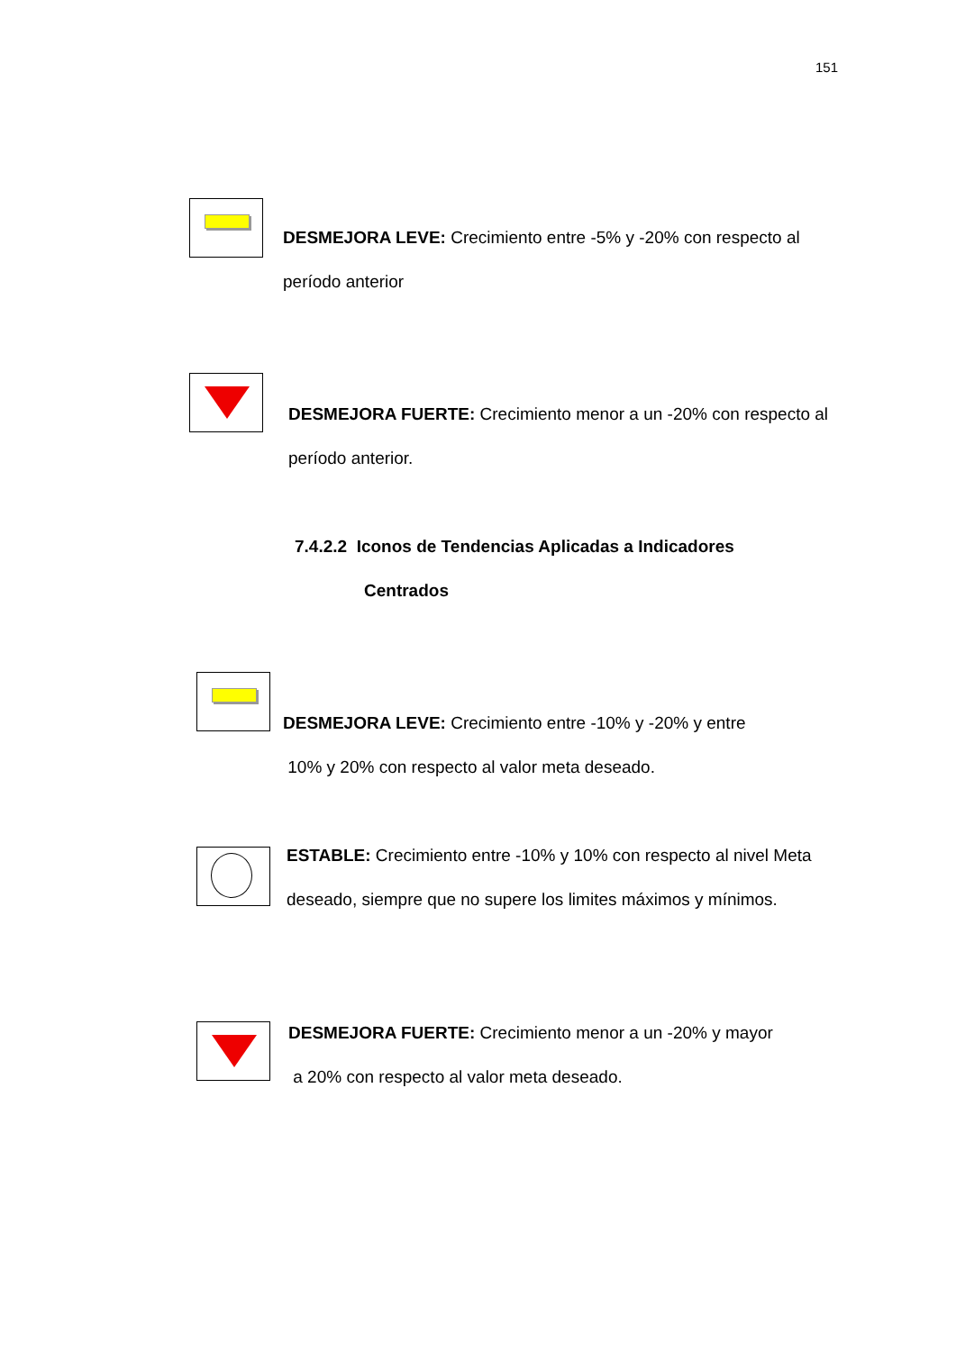151
DESMEJORA LEVE: Crecimiento entre -5% y -20% con respecto al período anterior
DESMEJORA FUERTE: Crecimiento menor a un -20% con respecto al período anterior.
7.4.2.2 Iconos de Tendencias Aplicadas a Indicadores
Centrados
DESMEJORA LEVE: Crecimiento entre -10% y -20% y entre
10% y 20% con respecto al valor meta deseado.
ESTABLE: Crecimiento entre -10% y 10% con respecto al nivel Meta deseado, siempre que no supere los limites máximos y mínimos.
DESMEJORA FUERTE: Crecimiento menor a un -20% y mayor
a 20% con respecto al valor meta deseado.